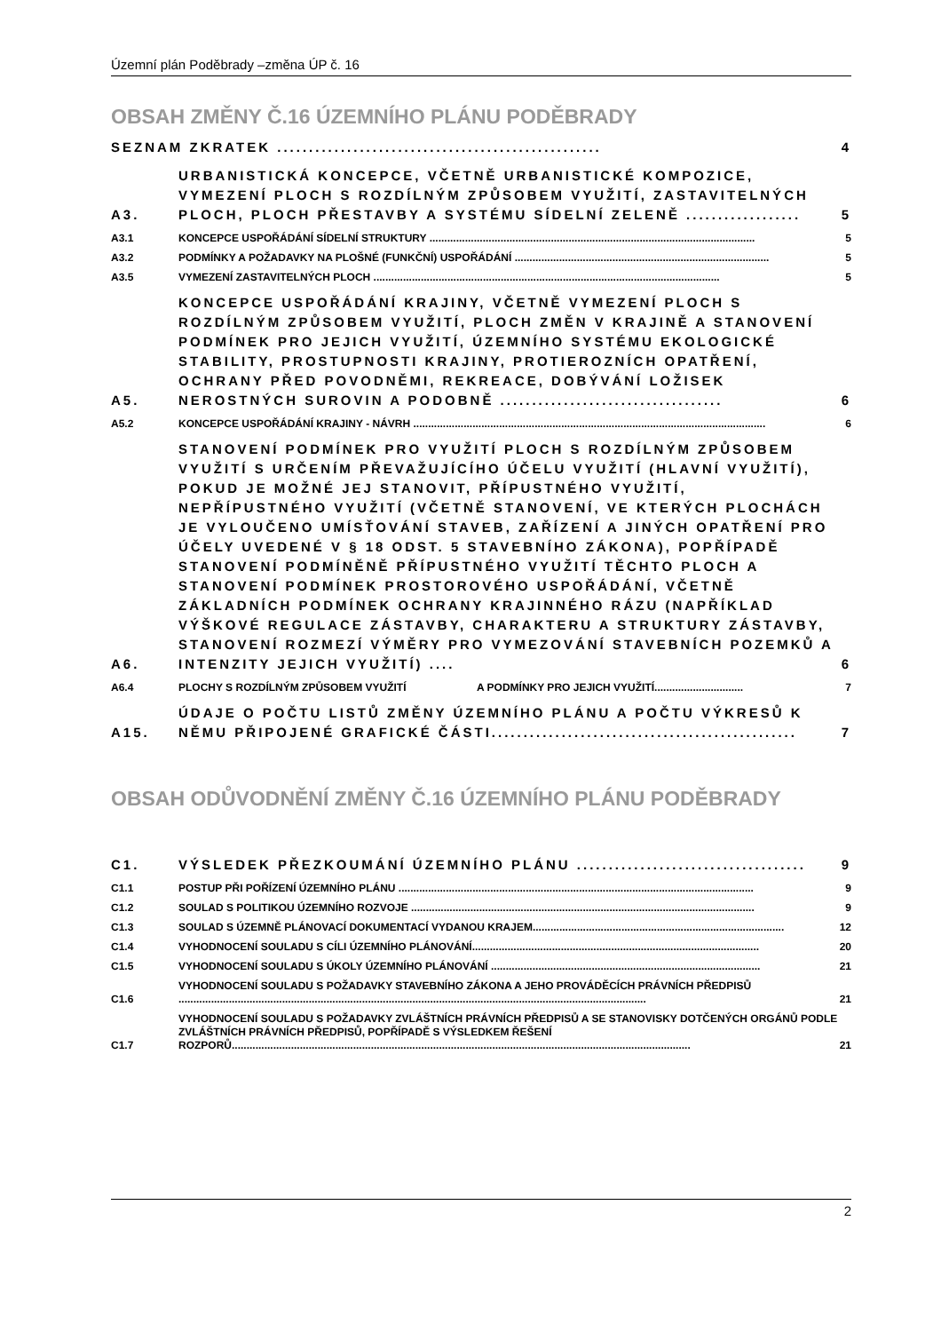Územní plán Poděbrady –změna ÚP č. 16
OBSAH ZMĚNY Č.16 ÚZEMNÍHO PLÁNU PODĚBRADY
SEZNAM ZKRATEK ................................................... 4
A3. URBANISTICKÁ KONCEPCE, VČETNĚ URBANISTICKÉ KOMPOZICE, VYMEZENÍ PLOCH S ROZDÍLNÝM ZPŮSOBEM VYUŽITÍ, ZASTAVITELNÝCH PLOCH, PLOCH PŘESTAVBY A SYSTÉMU SÍDELNÍ ZELENĚ .................. 5
A3.1 KONCEPCE USPOŘÁDÁNÍ SÍDELNÍ STRUKTURY .............................................................................................................. 5
A3.2 PODMÍNKY A POŽADAVKY NA PLOŠNÉ (FUNKČNÍ) USPOŘÁDÁNÍ ...................................................................................... 5
A3.5 VYMEZENÍ ZASTAVITELNÝCH PLOCH ..................................................................................................................... 5
A5. KONCEPCE USPOŘÁDÁNÍ KRAJINY, VČETNĚ VYMEZENÍ PLOCH S ROZDÍLNÝM ZPŮSOBEM VYUŽITÍ, PLOCH ZMĚN V KRAJINĚ A STANOVENÍ PODMÍNEK PRO JEJICH VYUŽITÍ, ÚZEMNÍHO SYSTÉMU EKOLOGICKÉ STABILITY, PROSTUPNOSTI KRAJINY, PROTIEROZNÍCH OPATŘENÍ, OCHRANY PŘED POVODNĚMI, REKREACE, DOBÝVÁNÍ LOŽISEK NEROSTNÝCH SUROVIN A PODOBNĚ ................................... 6
A5.2 KONCEPCE USPOŘÁDÁNÍ KRAJINY - NÁVRH ....................................................................................................................... 6
A6. STANOVENÍ PODMÍNEK PRO VYUŽITÍ PLOCH S ROZDÍLNÝM ZPŮSOBEM VYUŽITÍ S URČENÍM PŘEVAŽUJÍCÍHO ÚČELU VYUŽITÍ (HLAVNÍ VYUŽITÍ), POKUD JE MOŽNÉ JEJ STANOVIT, PŘÍPUSTNÉHO VYUŽITÍ, NEPŘÍPUSTNÉHO VYUŽITÍ (VČETNĚ STANOVENÍ, VE KTERÝCH PLOCHÁCH JE VYLOUČENO UMÍSŤOVÁNÍ STAVEB, ZAŘÍZENÍ A JINÝCH OPATŘENÍ PRO ÚČELY UVEDENÉ V § 18 ODST. 5 STAVEBNÍHO ZÁKONA), POPŘÍPADĚ STANOVENÍ PODMÍNĚNĚ PŘÍPUSTNÉHO VYUŽITÍ TĚCHTO PLOCH A STANOVENÍ PODMÍNEK PROSTOROVÉHO USPOŘÁDÁNÍ, VČETNĚ ZÁKLADNÍCH PODMÍNEK OCHRANY KRAJINNÉHO RÁZU (NAPŘÍKLAD VÝŠKOVÉ REGULACE ZÁSTAVBY, CHARAKTERU A STRUKTURY ZÁSTAVBY, STANOVENÍ ROZMEZÍ VÝMĚRY PRO VYMEZOVÁNÍ STAVEBNÍCH POZEMKŮ A INTENZITY JEJICH VYUŽITÍ) .... 6
A6.4 PLOCHY S ROZDÍLNÝM ZPŮSOBEM VYUŽITÍ A PODMÍNKY PRO JEJICH VYUŽITÍ.............................. 7
A15. ÚDAJE O POČTU LISTŮ ZMĚNY ÚZEMNÍHO PLÁNU A POČTU VÝKRESŮ K NĚMU PŘIPOJENÉ GRAFICKÉ ČÁSTI................................................ 7
OBSAH ODŮVODNĚNÍ ZMĚNY Č.16 ÚZEMNÍHO PLÁNU PODĚBRADY
C1. VÝSLEDEK PŘEZKOUMÁNÍ ÚZEMNÍHO PLÁNU .................................... 9
C1.1 POSTUP PŘI POŘÍZENÍ ÚZEMNÍHO PLÁNU ........................................................................................................................ 9
C1.2 SOULAD S POLITIKOU ÚZEMNÍHO ROZVOJE .................................................................................................................... 9
C1.3 SOULAD S ÚZEMNĚ PLÁNOVACÍ DOKUMENTACÍ VYDANOU KRAJEM..................................................................................... 12
C1.4 VYHODNOCENÍ SOULADU S CÍLI ÚZEMNÍHO PLÁNOVÁNÍ................................................................................................. 20
C1.5 VYHODNOCENÍ SOULADU S ÚKOLY ÚZEMNÍHO PLÁNOVÁNÍ ........................................................................................... 21
C1.6 VYHODNOCENÍ SOULADU S POŽADAVKY STAVEBNÍHO ZÁKONA A JEHO PROVÁDĚCÍCH PRÁVNÍCH PŘEDPISŮ .............................................................................................................................................................. 21
C1.7 VYHODNOCENÍ SOULADU S POŽADAVKY ZVLÁŠTNÍCH PRÁVNÍCH PŘEDPISŮ A SE STANOVISKY DOTČENÝCH ORGÁNŮ PODLE ZVLÁŠTNÍCH PRÁVNÍCH PŘEDPISŮ, POPŘÍPADĚ S VÝSLEDKEM ŘEŠENÍ ROZPORŮ........................................................................................................................................................... 21
2